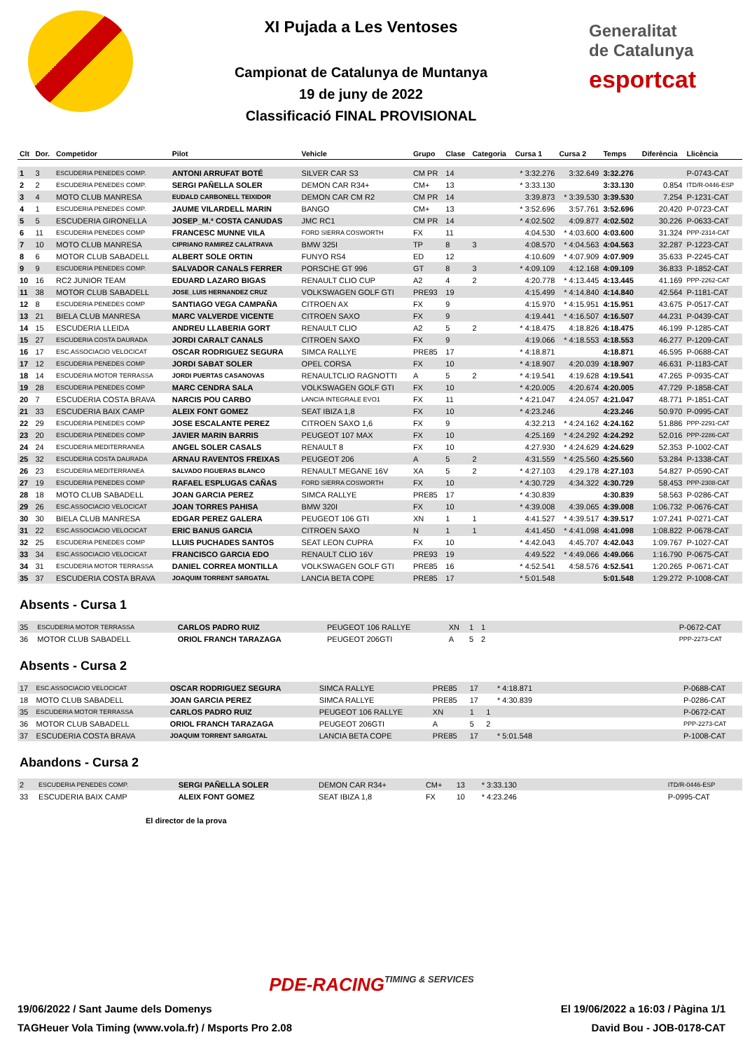XI Pujada a Les Ventoses
Campionat de Catalunya de Muntanya
19 de juny de 2022
Classificació FINAL PROVISIONAL
Generalitat
de Catalunya
esportcat
| Clt | Dor. | Competidor | Pilot | Vehicle | Grupo | Clase | Categoria | Cursa 1 | Cursa 2 | Temps | Diferència | Llicència |
| --- | --- | --- | --- | --- | --- | --- | --- | --- | --- | --- | --- | --- |
| 1 | 3 | ESCUDERIA PENEDES COMP. | ANTONI ARRUFAT BOTÉ | SILVER CAR S3 | CM PR | 14 | | * 3:32.276 | 3:32.649 | 3:32.276 | | P-0743-CAT |
| 2 | 2 | ESCUDERIA PENEDES COMP. | SERGI PAÑELLA SOLER | DEMON CAR R34+ | CM+ | 13 | | * 3:33.130 | | 3:33.130 | 0.854 | ITD/R-0446-ESP |
| 3 | 4 | MOTO CLUB MANRESA | EUDALD CARBONELL TEIXIDOR | DEMON CAR CM R2 | CM PR | 14 | | 3:39.873 | * 3:39.530 | 3:39.530 | 7.254 | P-1231-CAT |
| 4 | 1 | ESCUDERIA PENEDES COMP. | JAUME VILARDELL MARIN | BANGO | CM+ | 13 | | * 3:52.696 | 3:57.761 | 3:52.696 | 20.420 | P-0723-CAT |
| 5 | 5 | ESCUDERIA GIRONELLA | JOSEP_M.ª COSTA CANUDAS | JMC RC1 | CM PR | 14 | | * 4:02.502 | 4:09.877 | 4:02.502 | 30.226 | P-0633-CAT |
| 6 | 11 | ESCUDERIA PENEDES COMP | FRANCESC MUNNE VILA | FORD SIERRA COSWORTH | FX | 11 | | 4:04.530 | * 4:03.600 | 4:03.600 | 31.324 | PPP-2314-CAT |
| 7 | 10 | MOTO CLUB MANRESA | CIPRIANO RAMIREZ CALATRAVA | BMW 325I | TP | 8 | 3 | 4:08.570 | * 4:04.563 | 4:04.563 | 32.287 | P-1223-CAT |
| 8 | 6 | MOTOR CLUB SABADELL | ALBERT SOLE ORTIN | FUNYO RS4 | ED | 12 | | 4:10.609 | * 4:07.909 | 4:07.909 | 35.633 | P-2245-CAT |
| 9 | 9 | ESCUDERIA PENEDES COMP. | SALVADOR CANALS FERRER | PORSCHE GT 996 | GT | 8 | 3 | * 4:09.109 | 4:12.168 | 4:09.109 | 36.833 | P-1852-CAT |
| 10 | 16 | RC2 JUNIOR TEAM | EDUARD LAZARO BIGAS | RENAULT CLIO CUP | A2 | 4 | 2 | 4:20.778 | * 4:13.445 | 4:13.445 | 41.169 | PPP-2262-CAT |
| 11 | 38 | MOTOR CLUB SABADELL | JOSE_LUIS HERNANDEZ CRUZ | VOLKSWAGEN GOLF GTI | PRE93 | 19 | | 4:15.499 | * 4:14.840 | 4:14.840 | 42.564 | P-1181-CAT |
| 12 | 8 | ESCUDERIA PENEDES COMP | SANTIAGO VEGA CAMPAÑA | CITROEN AX | FX | 9 | | 4:15.970 | * 4:15.951 | 4:15.951 | 43.675 | P-0517-CAT |
| 13 | 21 | BIELA CLUB MANRESA | MARC VALVERDE VICENTE | CITROEN SAXO | FX | 9 | | 4:19.441 | * 4:16.507 | 4:16.507 | 44.231 | P-0439-CAT |
| 14 | 15 | ESCUDERIA LLEIDA | ANDREU LLABERIA GORT | RENAULT CLIO | A2 | 5 | 2 | * 4:18.475 | 4:18.826 | 4:18.475 | 46.199 | P-1285-CAT |
| 15 | 27 | ESCUDERIA COSTA DAURADA | JORDI CARALT CANALS | CITROEN SAXO | FX | 9 | | 4:19.066 | * 4:18.553 | 4:18.553 | 46.277 | P-1209-CAT |
| 16 | 17 | ESC.ASSOCIACIO VELOCICAT | OSCAR RODRIGUEZ SEGURA | SIMCA RALLYE | PRE85 | 17 | | * 4:18.871 | | 4:18.871 | 46.595 | P-0688-CAT |
| 17 | 12 | ESCUDERIA PENEDES COMP | JORDI SABAT SOLER | OPEL CORSA | FX | 10 | | * 4:18.907 | 4:20.039 | 4:18.907 | 46.631 | P-1183-CAT |
| 18 | 14 | ESCUDERIA MOTOR TERRASSA | JORDI PUERTAS CASANOVAS | RENAULTCLIO RAGNOTTI | A | 5 | 2 | * 4:19.541 | 4:19.628 | 4:19.541 | 47.265 | P-0935-CAT |
| 19 | 28 | ESCUDERIA PENEDES COMP | MARC CENDRA SALA | VOLKSWAGEN GOLF GTI | FX | 10 | | * 4:20.005 | 4:20.674 | 4:20.005 | 47.729 | P-1858-CAT |
| 20 | 7 | ESCUDERIA COSTA BRAVA | NARCIS POU CARBO | LANCIA INTEGRALE EVO1 | FX | 11 | | * 4:21.047 | 4:24.057 | 4:21.047 | 48.771 | P-1851-CAT |
| 21 | 33 | ESCUDERIA BAIX CAMP | ALEIX FONT GOMEZ | SEAT IBIZA 1,8 | FX | 10 | | * 4:23.246 | | 4:23.246 | 50.970 | P-0995-CAT |
| 22 | 29 | ESCUDERIA PENEDES COMP | JOSE ESCALANTE PEREZ | CITROEN SAXO 1,6 | FX | 9 | | 4:32.213 | * 4:24.162 | 4:24.162 | 51.886 | PPP-2291-CAT |
| 23 | 20 | ESCUDERIA PENEDES COMP | JAVIER MARIN BARRIS | PEUGEOT 107 MAX | FX | 10 | | 4:25.169 | * 4:24.292 | 4:24.292 | 52.016 | PPP-2286-CAT |
| 24 | 24 | ESCUDERIA MEDITERRANEA | ANGEL SOLER CASALS | RENAULT 8 | FX | 10 | | 4:27.930 | * 4:24.629 | 4:24.629 | 52.353 | P-1002-CAT |
| 25 | 32 | ESCUDERIA COSTA DAURADA | ARNAU RAVENTOS FREIXAS | PEUGEOT 206 | A | 5 | 2 | 4:31.559 | * 4:25.560 | 4:25.560 | 53.284 | P-1338-CAT |
| 26 | 23 | ESCUDERIA MEDITERRANEA | SALVADO FIGUERAS BLANCO | RENAULT MEGANE 16V | XA | 5 | 2 | * 4:27.103 | 4:29.178 | 4:27.103 | 54.827 | P-0590-CAT |
| 27 | 19 | ESCUDERIA PENEDES COMP | RAFAEL ESPLUGAS CAÑAS | FORD SIERRA COSWORTH | FX | 10 | | * 4:30.729 | 4:34.322 | 4:30.729 | 58.453 | PPP-2308-CAT |
| 28 | 18 | MOTO CLUB SABADELL | JOAN GARCIA PEREZ | SIMCA RALLYE | PRE85 | 17 | | * 4:30.839 | | 4:30.839 | 58.563 | P-0286-CAT |
| 29 | 26 | ESC.ASSOCIACIO VELOCICAT | JOAN TORRES PAHISA | BMW 320I | FX | 10 | | * 4:39.008 | 4:39.065 | 4:39.008 | 1:06.732 | P-0676-CAT |
| 30 | 30 | BIELA CLUB MANRESA | EDGAR PEREZ GALERA | PEUGEOT 106 GTI | XN | 1 | 1 | 4:41.527 | * 4:39.517 | 4:39.517 | 1:07.241 | P-0271-CAT |
| 31 | 22 | ESC.ASSOCIACIO VELOCICAT | ERIC BANUS GARCIA | CITROEN SAXO | N | 1 | 1 | 4:41.450 | * 4:41.098 | 4:41.098 | 1:08.822 | P-0678-CAT |
| 32 | 25 | ESCUDERIA PENEDES COMP | LLUIS PUCHADES SANTOS | SEAT LEON CUPRA | FX | 10 | | * 4:42.043 | 4:45.707 | 4:42.043 | 1:09.767 | P-1027-CAT |
| 33 | 34 | ESC.ASSOCIACIO VELOCICAT | FRANCISCO GARCIA EDO | RENAULT CLIO 16V | PRE93 | 19 | | 4:49.522 | * 4:49.066 | 4:49.066 | 1:16.790 | P-0675-CAT |
| 34 | 31 | ESCUDERIA MOTOR TERRASSA | DANIEL CORREA MONTILLA | VOLKSWAGEN GOLF GTI | PRE85 | 16 | | * 4:52.541 | 4:58.576 | 4:52.541 | 1:20.265 | P-0671-CAT |
| 35 | 37 | ESCUDERIA COSTA BRAVA | JOAQUIM TORRENT SARGATAL | LANCIA BETA COPE | PRE85 | 17 | | * 5:01.548 | | 5:01.548 | 1:29.272 | P-1008-CAT |
Absents - Cursa 1
| 35 | ESCUDERIA MOTOR TERRASSA | CARLOS PADRO RUIZ | PEUGEOT 106 RALLYE | XN | 1 | 1 | | P-0672-CAT |
| 36 | MOTOR CLUB SABADELL | ORIOL FRANCH TARAZAGA | PEUGEOT 206GTI | A | 5 | 2 | | PPP-2273-CAT |
Absents - Cursa 2
| 17 | ESC.ASSOCIACIO VELOCICAT | OSCAR RODRIGUEZ SEGURA | SIMCA RALLYE | PRE85 | 17 | | * 4:18.871 | P-0688-CAT |
| 18 | MOTO CLUB SABADELL | JOAN GARCIA PEREZ | SIMCA RALLYE | PRE85 | 17 | | * 4:30.839 | P-0286-CAT |
| 35 | ESCUDERIA MOTOR TERRASSA | CARLOS PADRO RUIZ | PEUGEOT 106 RALLYE | XN | 1 | 1 | | P-0672-CAT |
| 36 | MOTOR CLUB SABADELL | ORIOL FRANCH TARAZAGA | PEUGEOT 206GTI | A | 5 | 2 | | PPP-2273-CAT |
| 37 | ESCUDERIA COSTA BRAVA | JOAQUIM TORRENT SARGATAL | LANCIA BETA COPE | PRE85 | 17 | | * 5:01.548 | P-1008-CAT |
Abandons - Cursa 2
| 2 | ESCUDERIA PENEDES COMP. | SERGI PAÑELLA SOLER | DEMON CAR R34+ | CM+ | 13 | | * 3:33.130 | ITD/R-0446-ESP |
| 33 | ESCUDERIA BAIX CAMP | ALEIX FONT GOMEZ | SEAT IBIZA 1,8 | FX | 10 | | * 4:23.246 | P-0995-CAT |
El director de la prova
PDE-RACING TIMING & SERVICES
19/06/2022 / Sant Jaume dels Domenys El 19/06/2022 a 16:03 / Pàgina 1/1
TAGHeuer Vola Timing (www.vola.fr) / Msports Pro 2.08 David Bou - JOB-0178-CAT